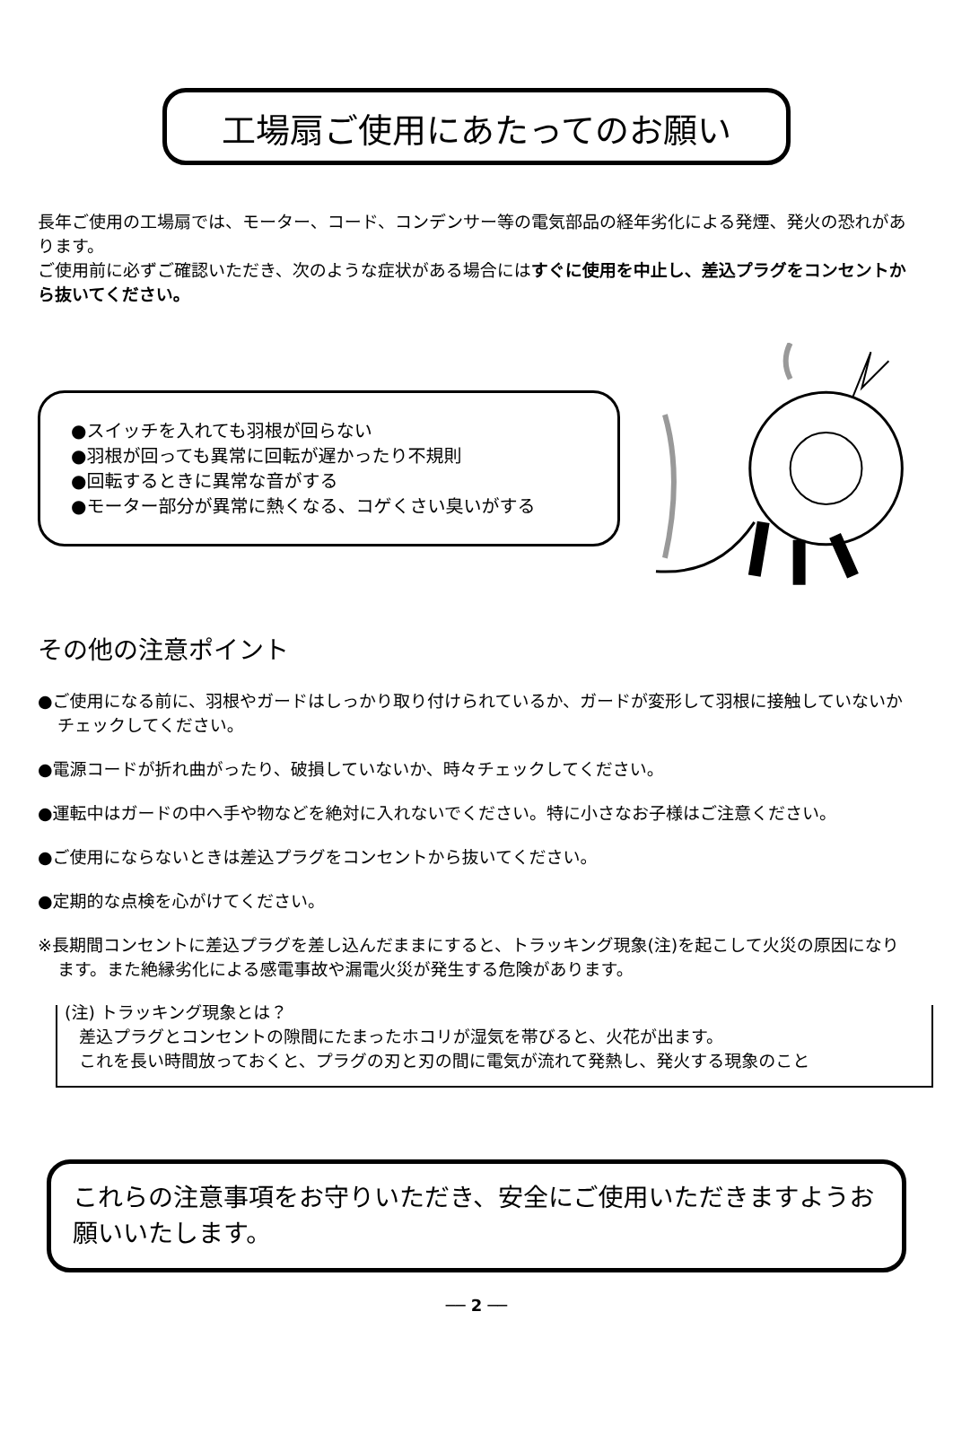工場扇ご使用にあたってのお願い
長年ご使用の工場扇では、モーター、コード、コンデンサー等の電気部品の経年劣化による発煙、発火の恐れがあります。
ご使用前に必ずご確認いただき、次のような症状がある場合にはすぐに使用を中止し、差込プラグをコンセントから抜いてください。
●スイッチを入れても羽根が回らない
●羽根が回っても異常に回転が遅かったり不規則
●回転するときに異常な音がする
●モーター部分が異常に熱くなる、コゲくさい臭いがする
その他の注意ポイント
●ご使用になる前に、羽根やガードはしっかり取り付けられているか、ガードが変形して羽根に接触していないかチェックしてください。
●電源コードが折れ曲がったり、破損していないか、時々チェックしてください。
●運転中はガードの中へ手や物などを絶対に入れないでください。特に小さなお子様はご注意ください。
●ご使用にならないときは差込プラグをコンセントから抜いてください。
●定期的な点検を心がけてください。
※長期間コンセントに差込プラグを差し込んだままにすると、トラッキング現象(注)を起こして火災の原因になります。また絶縁劣化による感電事故や漏電火災が発生する危険があります。
(注) トラッキング現象とは？
差込プラグとコンセントの隙間にたまったホコリが湿気を帯びると、火花が出ます。
これを長い時間放っておくと、プラグの刃と刃の間に電気が流れて発熱し、発火する現象のこと
これらの注意事項をお守りいただき、安全にご使用いただきますようお願いいたします。
── 2 ──